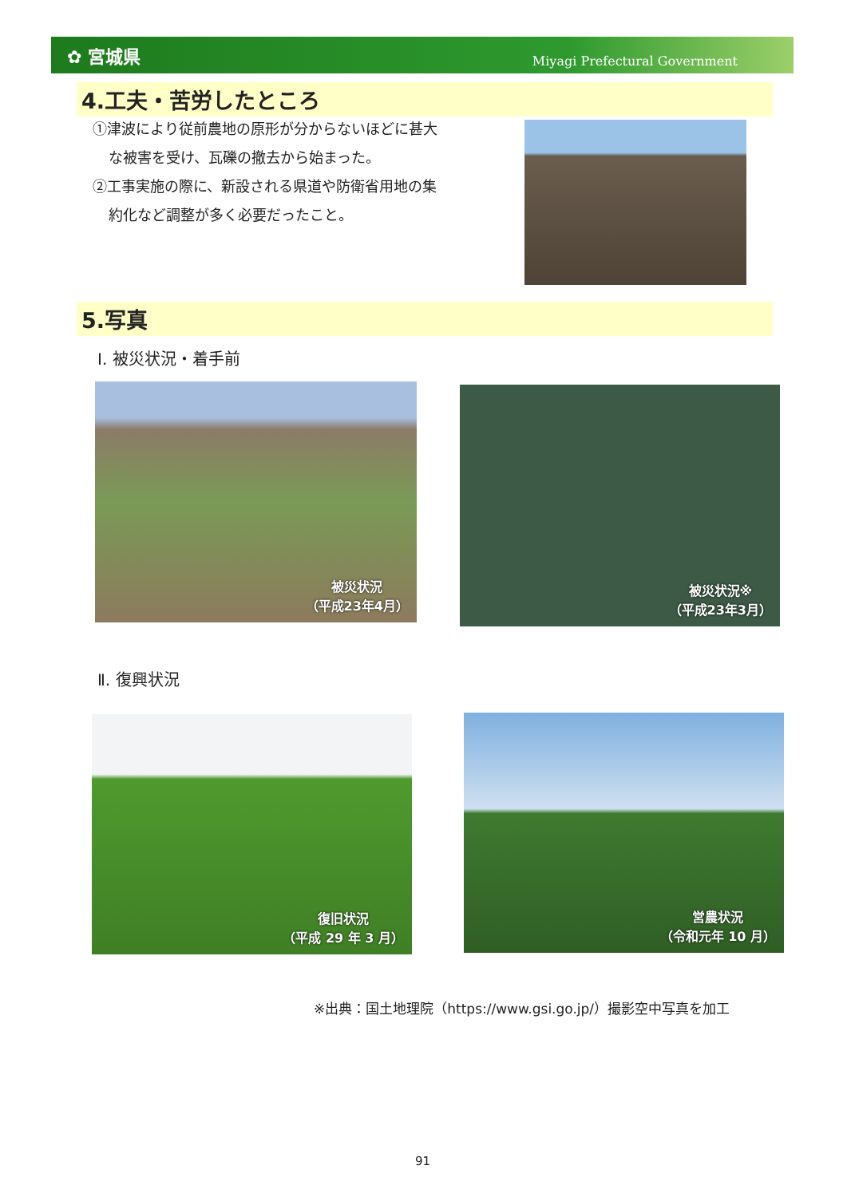✿ 宮城県
Miyagi Prefectural Government
4.工夫・苦労したところ
①津波により従前農地の原形が分からないほどに甚大
な被害を受け、瓦礫の撤去から始まった。
②工事実施の際に、新設される県道や防衛省用地の集
約化など調整が多く必要だったこと。
5.写真
Ⅰ. 被災状況・着手前
被災状況
（平成23年4月）
被災状況※
（平成23年3月）
Ⅱ. 復興状況
復旧状況
（平成 29 年 3 月）
営農状況
（令和元年 10 月）
※出典：国土地理院（https://www.gsi.go.jp/）撮影空中写真を加工
91